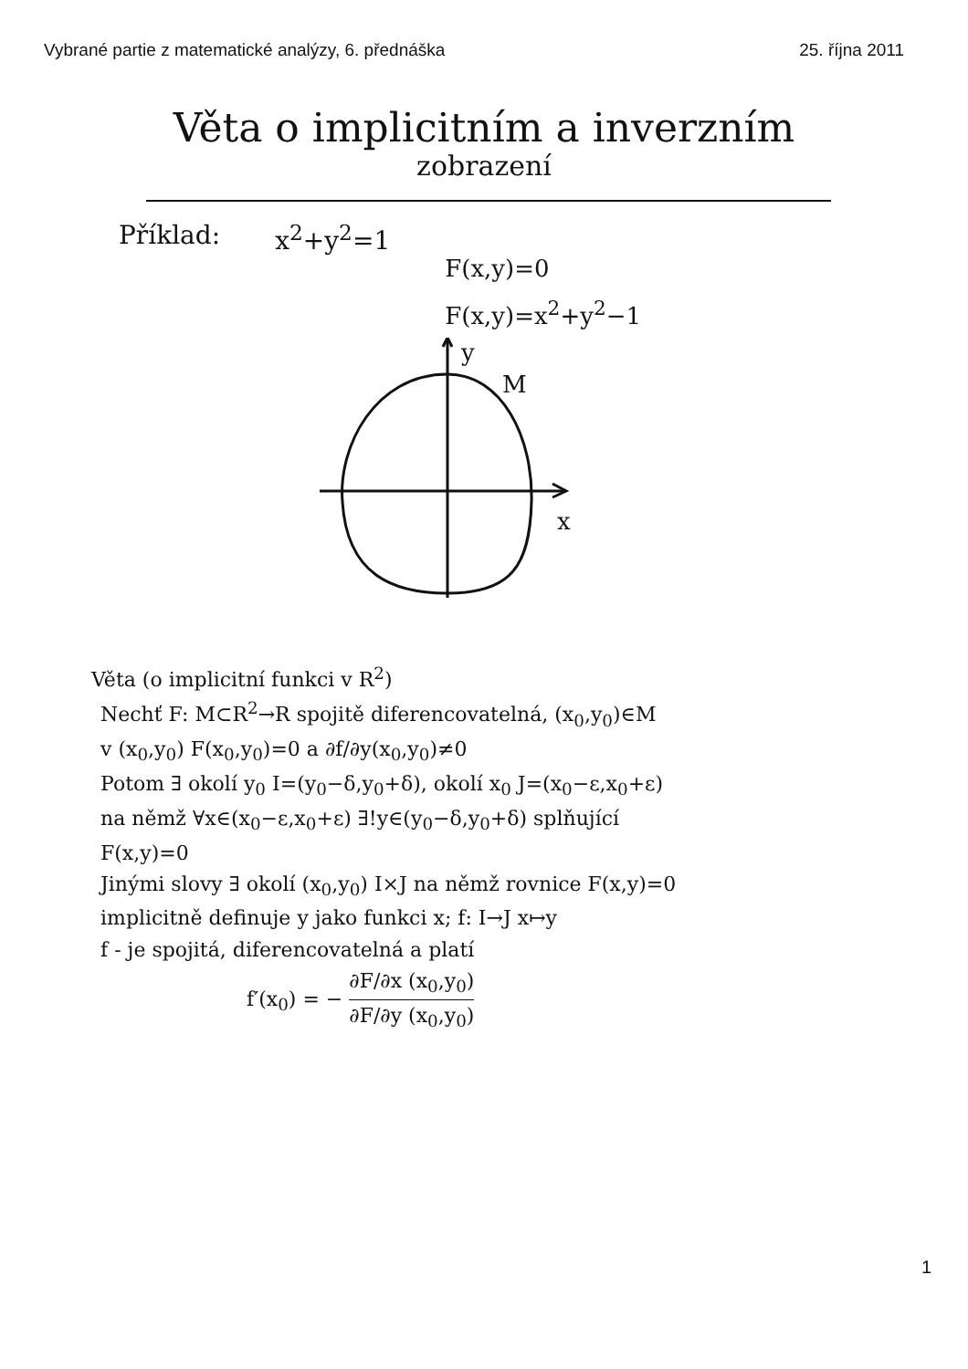Vybrané partie z matematické analýzy, 6. přednáška 25. října 2011
Věta o implicitním a inverzním
zobrazení
Příklad: x<sup>2</sup>+y<sup>2</sup>=1
F(x,y)=0
F(x,y)=x<sup>2</sup>+y<sup>2</sup>−1
y
M
x
Věta (o implicitní funkci v R<sup>2</sup>)
Nechť F: M⊂R<sup>2</sup>→R spojitě diferencovatelná, (x<sub>0</sub>,y<sub>0</sub>)∈M
v (x<sub>0</sub>,y<sub>0</sub>) F(x<sub>0</sub>,y<sub>0</sub>)=0 a ∂f/∂y(x<sub>0</sub>,y<sub>0</sub>)≠0
Potom ∃ okolí y<sub>0</sub> I=(y<sub>0</sub>−δ,y<sub>0</sub>+δ), okolí x<sub>0</sub> J=(x<sub>0</sub>−ε,x<sub>0</sub>+ε)
na němž ∀x∈(x<sub>0</sub>−ε,x<sub>0</sub>+ε) ∃!y∈(y<sub>0</sub>−δ,y<sub>0</sub>+δ) splňující
F(x,y)=0
Jinými slovy ∃ okolí (x<sub>0</sub>,y<sub>0</sub>) I×J na němž rovnice F(x,y)=0
implicitně definuje y jako funkci x; f: I→J x↦y
f - je spojitá, diferencovatelná a platí
f′(x<sub>0</sub>) = − ∂F/∂x (x<sub>0</sub>,y<sub>0</sub>) ∂F/∂y (x<sub>0</sub>,y<sub>0</sub>)
1